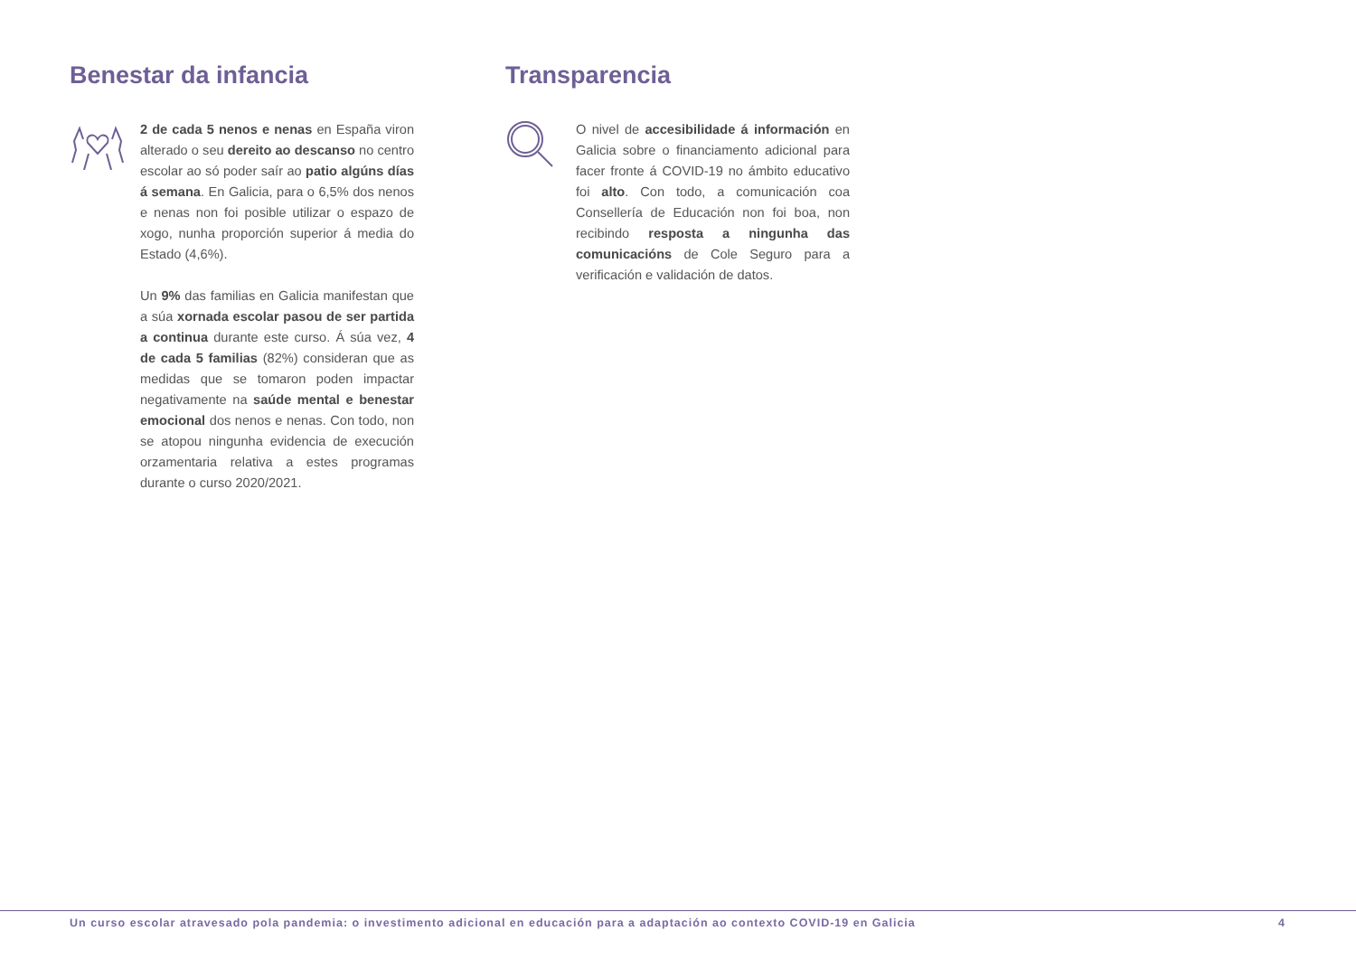Benestar da infancia
2 de cada 5 nenos e nenas en España viron alterado o seu dereito ao descanso no centro escolar ao só poder saír ao patio algúns días á semana. En Galicia, para o 6,5% dos nenos e nenas non foi posible utilizar o espazo de xogo, nunha proporción superior á media do Estado (4,6%).
Un 9% das familias en Galicia manifestan que a súa xornada escolar pasou de ser partida a continua durante este curso. Á súa vez, 4 de cada 5 familias (82%) consideran que as medidas que se tomaron poden impactar negativamente na saúde mental e benestar emocional dos nenos e nenas. Con todo, non se atopou ningunha evidencia de execución orzamentaria relativa a estes programas durante o curso 2020/2021.
Transparencia
O nivel de accesibilidade á información en Galicia sobre o financiamento adicional para facer fronte á COVID-19 no ámbito educativo foi alto. Con todo, a comunicación coa Consellería de Educación non foi boa, non recibindo resposta a ningunha das comunicacións de Cole Seguro para a verificación e validación de datos.
Un curso escolar atravesado pola pandemia: o investimento adicional en educación para a adaptación ao contexto COVID-19 en Galicia 4